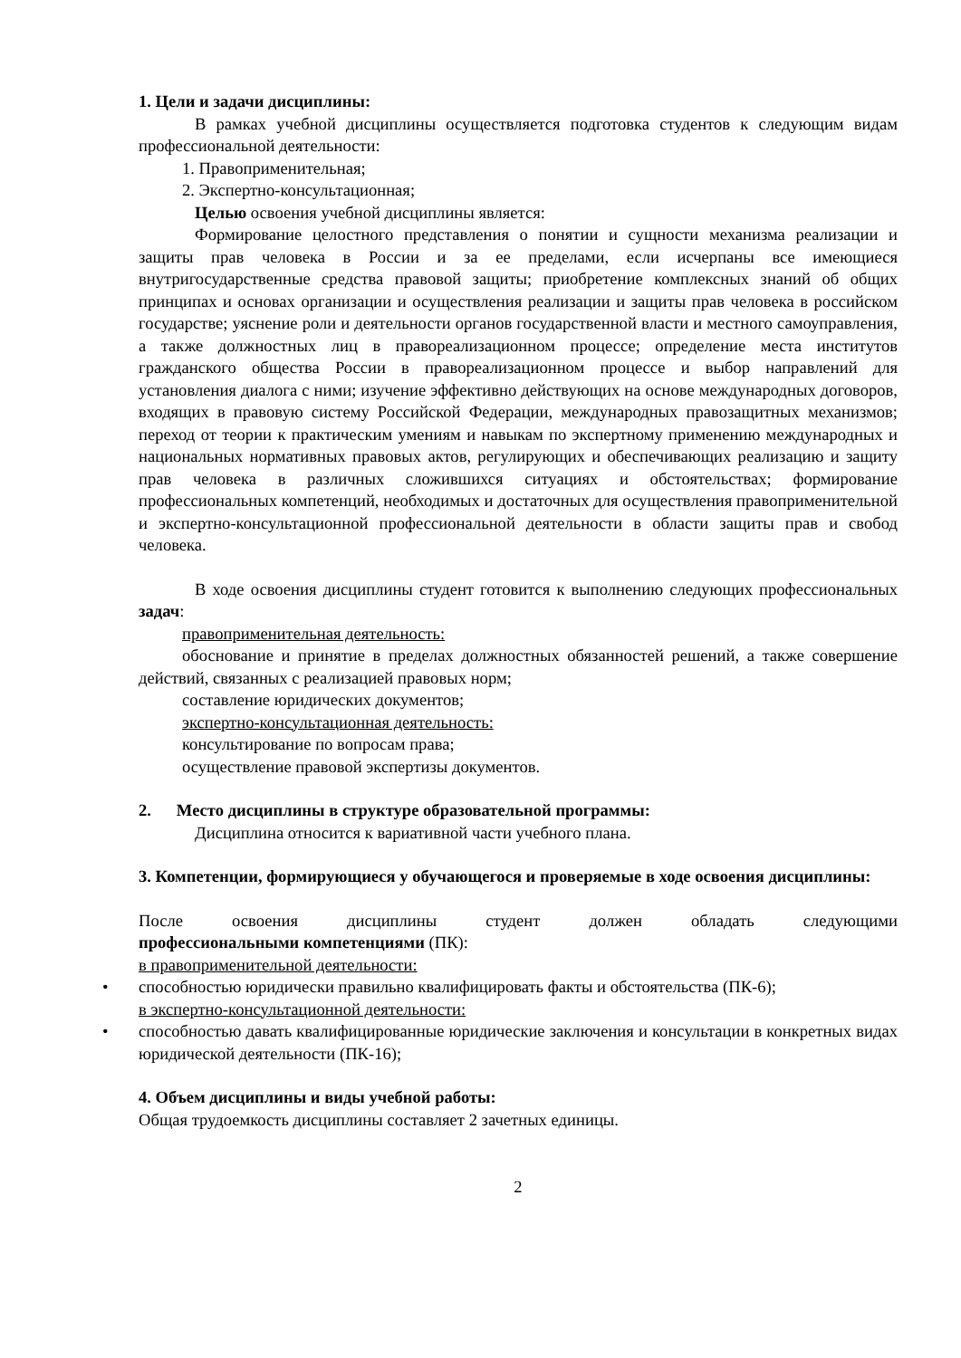1. Цели и задачи дисциплины:
В рамках учебной дисциплины осуществляется подготовка студентов к следующим видам профессиональной деятельности:
1. Правоприменительная;
2. Экспертно-консультационная;
Целью освоения учебной дисциплины является:
Формирование целостного представления о понятии и сущности механизма реализации и защиты прав человека в России и за ее пределами, если исчерпаны все имеющиеся внутригосударственные средства правовой защиты; приобретение комплексных знаний об общих принципах и основах организации и осуществления реализации и защиты прав человека в российском государстве; уяснение роли и деятельности органов государственной власти и местного самоуправления, а также должностных лиц в правореализационном процессе; определение места институтов гражданского общества России в правореализационном процессе и выбор направлений для установления диалога с ними; изучение эффективно действующих на основе международных договоров, входящих в правовую систему Российской Федерации, международных правозащитных механизмов; переход от теории к практическим умениям и навыкам по экспертному применению международных и национальных нормативных правовых актов, регулирующих и обеспечивающих реализацию и защиту прав человека в различных сложившихся ситуациях и обстоятельствах; формирование профессиональных компетенций, необходимых и достаточных для осуществления правоприменительной и экспертно-консультационной профессиональной деятельности в области защиты прав и свобод человека.
В ходе освоения дисциплины студент готовится к выполнению следующих профессиональных задач:
правоприменительная деятельность:
обоснование и принятие в пределах должностных обязанностей решений, а также совершение действий, связанных с реализацией правовых норм;
составление юридических документов;
экспертно-консультационная деятельность:
консультирование по вопросам права;
осуществление правовой экспертизы документов.
2. Место дисциплины в структуре образовательной программы:
Дисциплина относится к вариативной части учебного плана.
3. Компетенции, формирующиеся у обучающегося и проверяемые в ходе освоения дисциплины:
После освоения дисциплины студент должен обладать следующими
профессиональными компетенциями (ПК):
в правоприменительной деятельности:
• способностью юридически правильно квалифицировать факты и обстоятельства (ПК-6);
в экспертно-консультационной деятельности:
• способностью давать квалифицированные юридические заключения и консультации в конкретных видах юридической деятельности (ПК-16);
4. Объем дисциплины и виды учебной работы:
Общая трудоемкость дисциплины составляет 2 зачетных единицы.
2